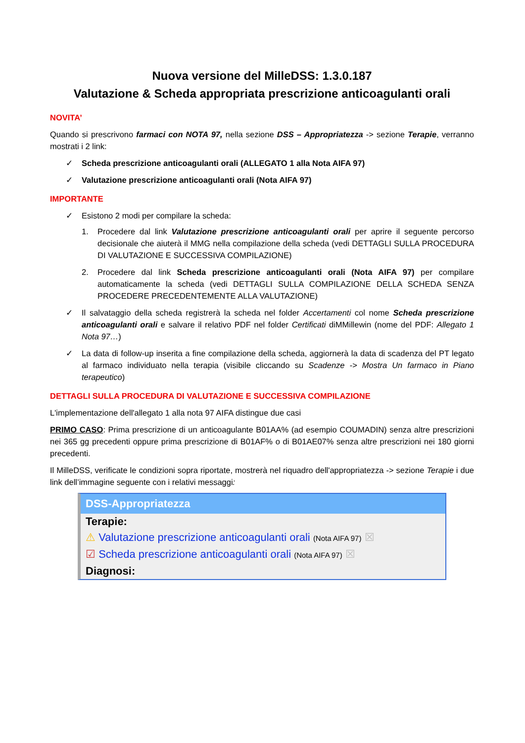Nuova versione del MilleDSS: 1.3.0.187
Valutazione & Scheda appropriata prescrizione anticoagulanti orali
NOVITA’
Quando si prescrivono farmaci con NOTA 97, nella sezione DSS – Appropriatezza -> sezione Terapie, verranno mostrati i 2 link:
✓ Scheda prescrizione anticoagulanti orali (ALLEGATO 1 alla Nota AIFA 97)
✓ Valutazione prescrizione anticoagulanti orali (Nota AIFA 97)
IMPORTANTE
✓ Esistono 2 modi per compilare la scheda:
1. Procedere dal link Valutazione prescrizione anticoagulanti orali per aprire il seguente percorso decisionale che aiuterà il MMG nella compilazione della scheda (vedi DETTAGLI SULLA PROCEDURA DI VALUTAZIONE E SUCCESSIVA COMPILAZIONE)
2. Procedere dal link Scheda prescrizione anticoagulanti orali (Nota AIFA 97) per compilare automaticamente la scheda (vedi DETTAGLI SULLA COMPILAZIONE DELLA SCHEDA SENZA PROCEDERE PRECEDENTEMENTE ALLA VALUTAZIONE)
✓ Il salvataggio della scheda registrerà la scheda nel folder Accertamenti col nome Scheda prescrizione anticoagulanti orali e salvare il relativo PDF nel folder Certificati diMMillewin (nome del PDF: Allegato 1 Nota 97…)
✓ La data di follow-up inserita a fine compilazione della scheda, aggiornerà la data di scadenza del PT legato al farmaco individuato nella terapia (visibile cliccando su Scadenze -> Mostra Un farmaco in Piano terapeutico)
DETTAGLI SULLA PROCEDURA DI VALUTAZIONE E SUCCESSIVA COMPILAZIONE
L'implementazione dell'allegato 1 alla nota 97 AIFA distingue due casi
PRIMO CASO: Prima prescrizione di un anticoagulante B01AA% (ad esempio COUMADIN) senza altre prescrizioni nei 365 gg precedenti oppure prima prescrizione di B01AF% o di B01AE07% senza altre prescrizioni nei 180 giorni precedenti.
Il MilleDSS, verificate le condizioni sopra riportate, mostrerà nel riquadro dell'appropriatezza -> sezione Terapie i due link dell’immagine seguente con i relativi messaggi:
DSS-Appropriatezza
Terapie:
⚠ Valutazione prescrizione anticoagulanti orali (Nota AIFA 97) ☒
☑ Scheda prescrizione anticoagulanti orali (Nota AIFA 97) ☒
Diagnosi: